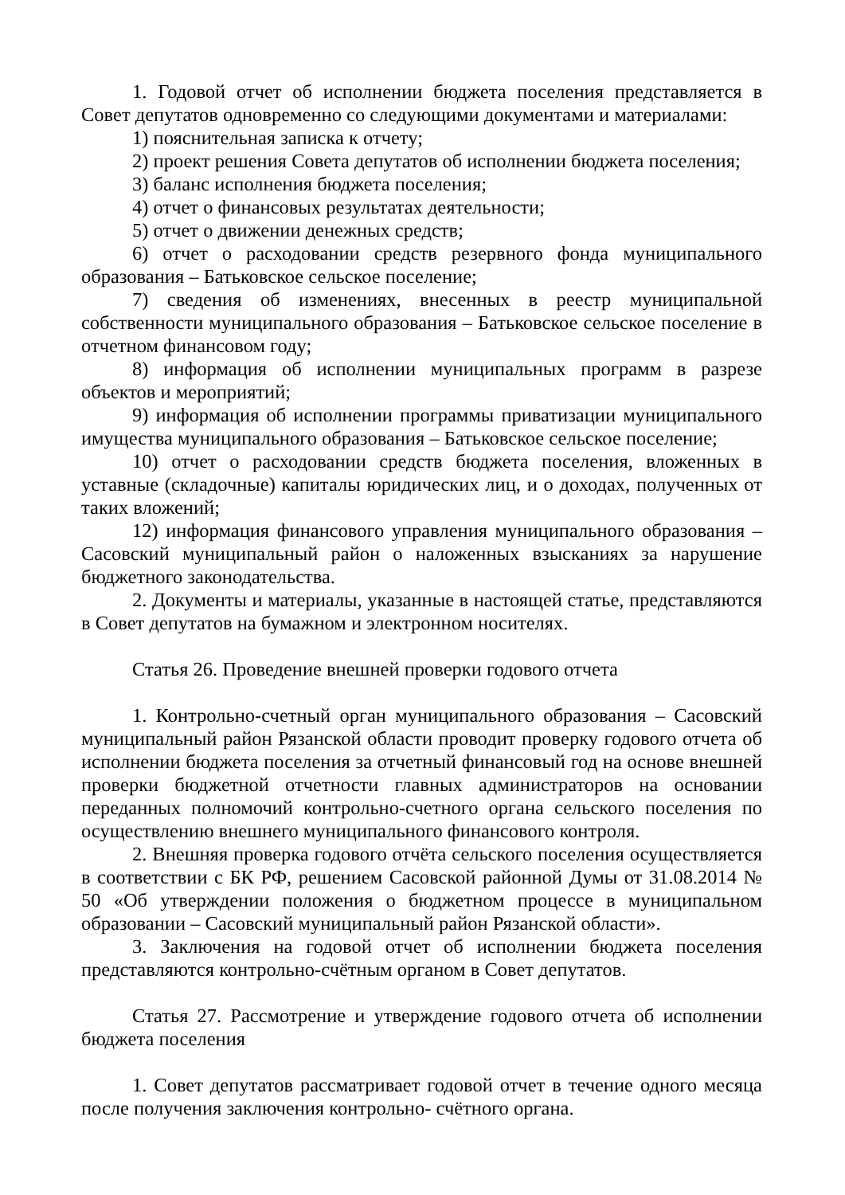1. Годовой отчет об исполнении бюджета поселения представляется в Совет депутатов одновременно со следующими документами и материалами:
1) пояснительная записка к отчету;
2) проект решения Совета депутатов об исполнении бюджета поселения;
3) баланс исполнения бюджета поселения;
4) отчет о финансовых результатах деятельности;
5) отчет о движении денежных средств;
6) отчет о расходовании средств резервного фонда муниципального образования – Батьковское сельское поселение;
7) сведения об изменениях, внесенных в реестр муниципальной собственности муниципального образования – Батьковское сельское поселение в отчетном финансовом году;
8) информация об исполнении муниципальных программ в разрезе объектов и мероприятий;
9) информация об исполнении программы приватизации муниципального имущества муниципального образования – Батьковское сельское поселение;
10) отчет о расходовании средств бюджета поселения, вложенных в уставные (складочные) капиталы юридических лиц, и о доходах, полученных от таких вложений;
12) информация финансового управления муниципального образования – Сасовский муниципальный район о наложенных взысканиях за нарушение бюджетного законодательства.
2. Документы и материалы, указанные в настоящей статье, представляются в Совет депутатов на бумажном и электронном носителях.
Статья 26. Проведение внешней проверки годового отчета
1. Контрольно-счетный орган муниципального образования – Сасовский муниципальный район Рязанской области проводит проверку годового отчета об исполнении бюджета поселения за отчетный финансовый год на основе внешней проверки бюджетной отчетности главных администраторов на основании переданных полномочий контрольно-счетного органа сельского поселения по осуществлению внешнего муниципального финансового контроля.
2. Внешняя проверка годового отчёта сельского поселения осуществляется в соответствии с БК РФ, решением Сасовской районной Думы от 31.08.2014 № 50 «Об утверждении положения о бюджетном процессе в муниципальном образовании – Сасовский муниципальный район Рязанской области».
3. Заключения на годовой отчет об исполнении бюджета поселения представляются контрольно-счётным органом в Совет депутатов.
Статья 27. Рассмотрение и утверждение годового отчета об исполнении бюджета поселения
1. Совет депутатов рассматривает годовой отчет в течение одного месяца после получения заключения контрольно- счётного органа.